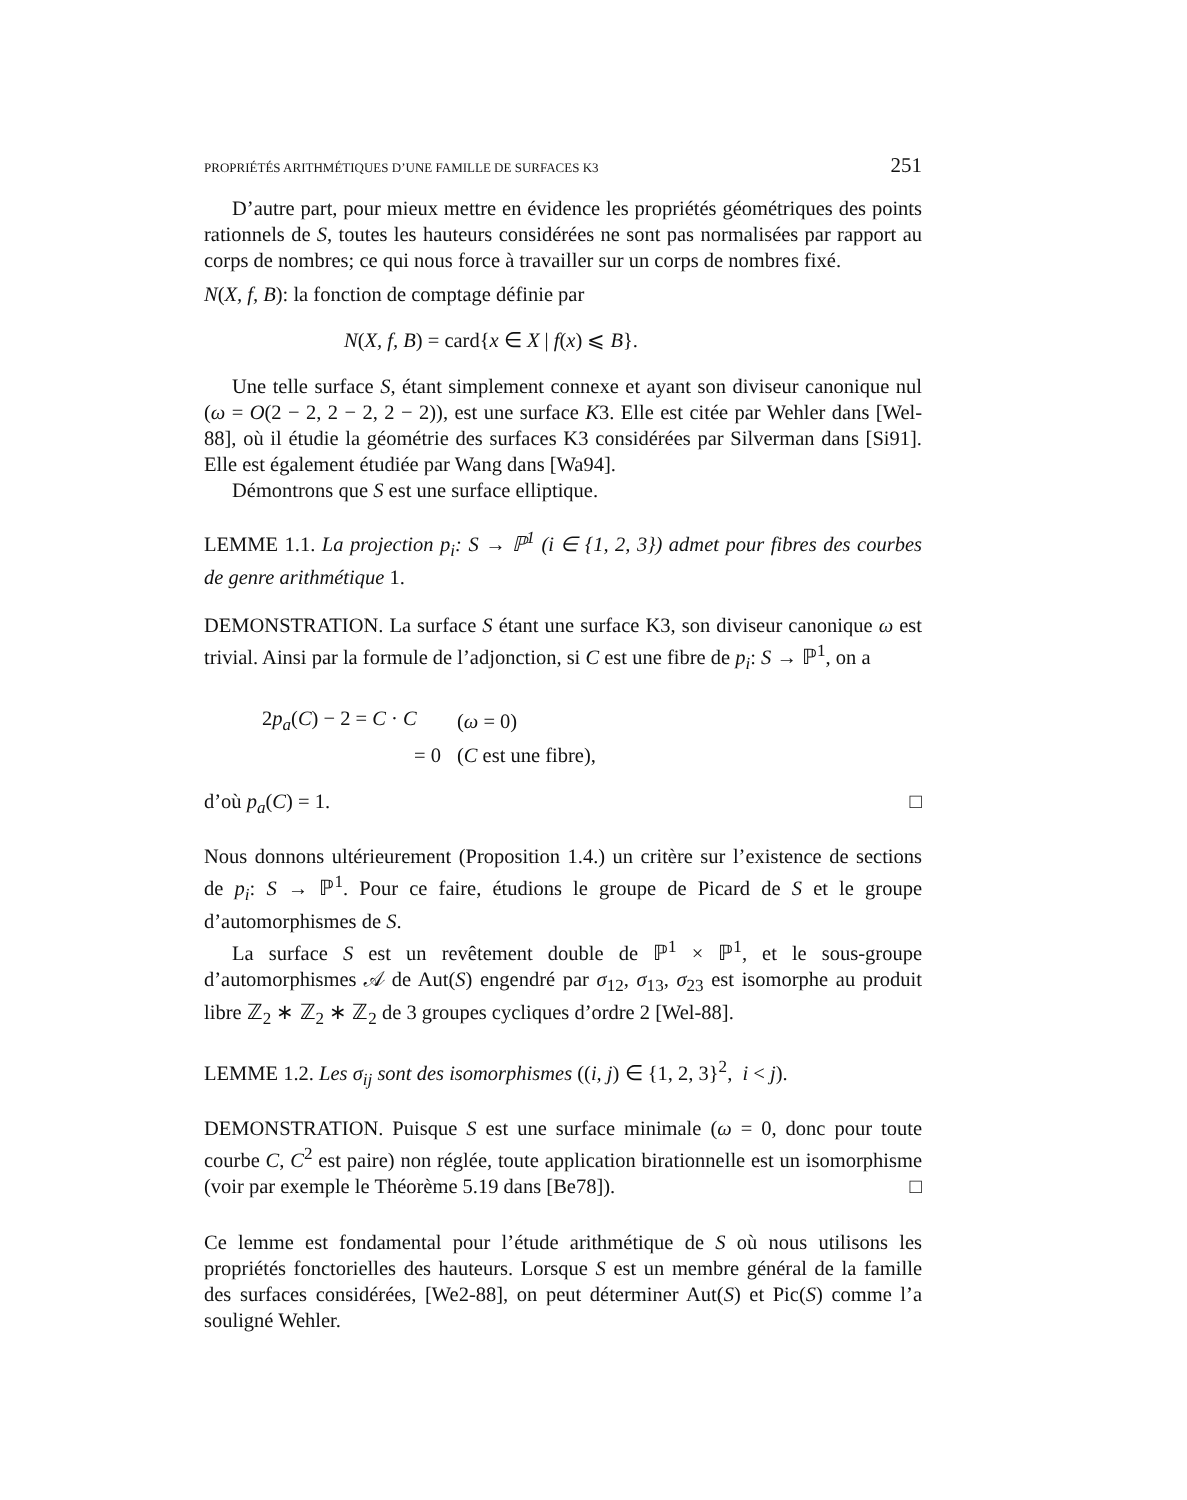PROPRIÉTÉS ARITHMÉTIQUES D’UNE FAMILLE DE SURFACES K3 251
D’autre part, pour mieux mettre en évidence les propriétés géométriques des points rationnels de S, toutes les hauteurs considérées ne sont pas normalisées par rapport au corps de nombres; ce qui nous force à travailler sur un corps de nombres fixé.
N(X, f, B): la fonction de comptage définie par
N(X, f, B) = card{x ∈ X | f(x) ⩽ B}.
Une telle surface S, étant simplement connexe et ayant son diviseur canonique nul (ω = O(2 − 2, 2 − 2, 2 − 2)), est une surface K3. Elle est citée par Wehler dans [Wel-88], où il étudie la géométrie des surfaces K3 considérées par Silverman dans [Si91]. Elle est également étudiée par Wang dans [Wa94].
Démontrons que S est une surface elliptique.
LEMME 1.1. La projection p<sub>i</sub>: S → ℙ<sup>1</sup> (i ∈ {1, 2, 3}) admet pour fibres des courbes de genre arithmétique 1.
DEMONSTRATION. La surface S étant une surface K3, son diviseur canonique ω est trivial. Ainsi par la formule de l’adjonction, si C est une fibre de p<sub>i</sub>: S → ℙ<sup>1</sup>, on a
| 2 p<sub>a</sub> ( C ) − 2 = C · C | ( ω = 0) |
| = 0 | ( C est une fibre), |
d’où p<sub>a</sub>(C) = 1. □
Nous donnons ultérieurement (Proposition 1.4.) un critère sur l’existence de sections de p<sub>i</sub>: S → ℙ<sup>1</sup>. Pour ce faire, étudions le groupe de Picard de S et le groupe d’automorphismes de S.
La surface S est un revêtement double de ℙ<sup>1</sup> × ℙ<sup>1</sup>, et le sous-groupe d’automorphismes 𝒜 de Aut(S) engendré par σ<sub>12</sub>, σ<sub>13</sub>, σ<sub>23</sub> est isomorphe au produit libre ℤ<sub>2</sub> ∗ ℤ<sub>2</sub> ∗ ℤ<sub>2</sub> de 3 groupes cycliques d’ordre 2 [Wel-88].
LEMME 1.2. Les σ<sub>ij</sub> sont des isomorphismes ((i, j) ∈ {1, 2, 3}<sup>2</sup>, i < j).
DEMONSTRATION. Puisque S est une surface minimale (ω = 0, donc pour toute courbe C, C<sup>2</sup> est paire) non réglée, toute application birationnelle est un isomorphisme (voir par exemple le Théorème 5.19 dans [Be78]). □
Ce lemme est fondamental pour l’étude arithmétique de S où nous utilisons les propriétés fonctorielles des hauteurs. Lorsque S est un membre général de la famille des surfaces considérées, [We2-88], on peut déterminer Aut(S) et Pic(S) comme l’a souligné Wehler.